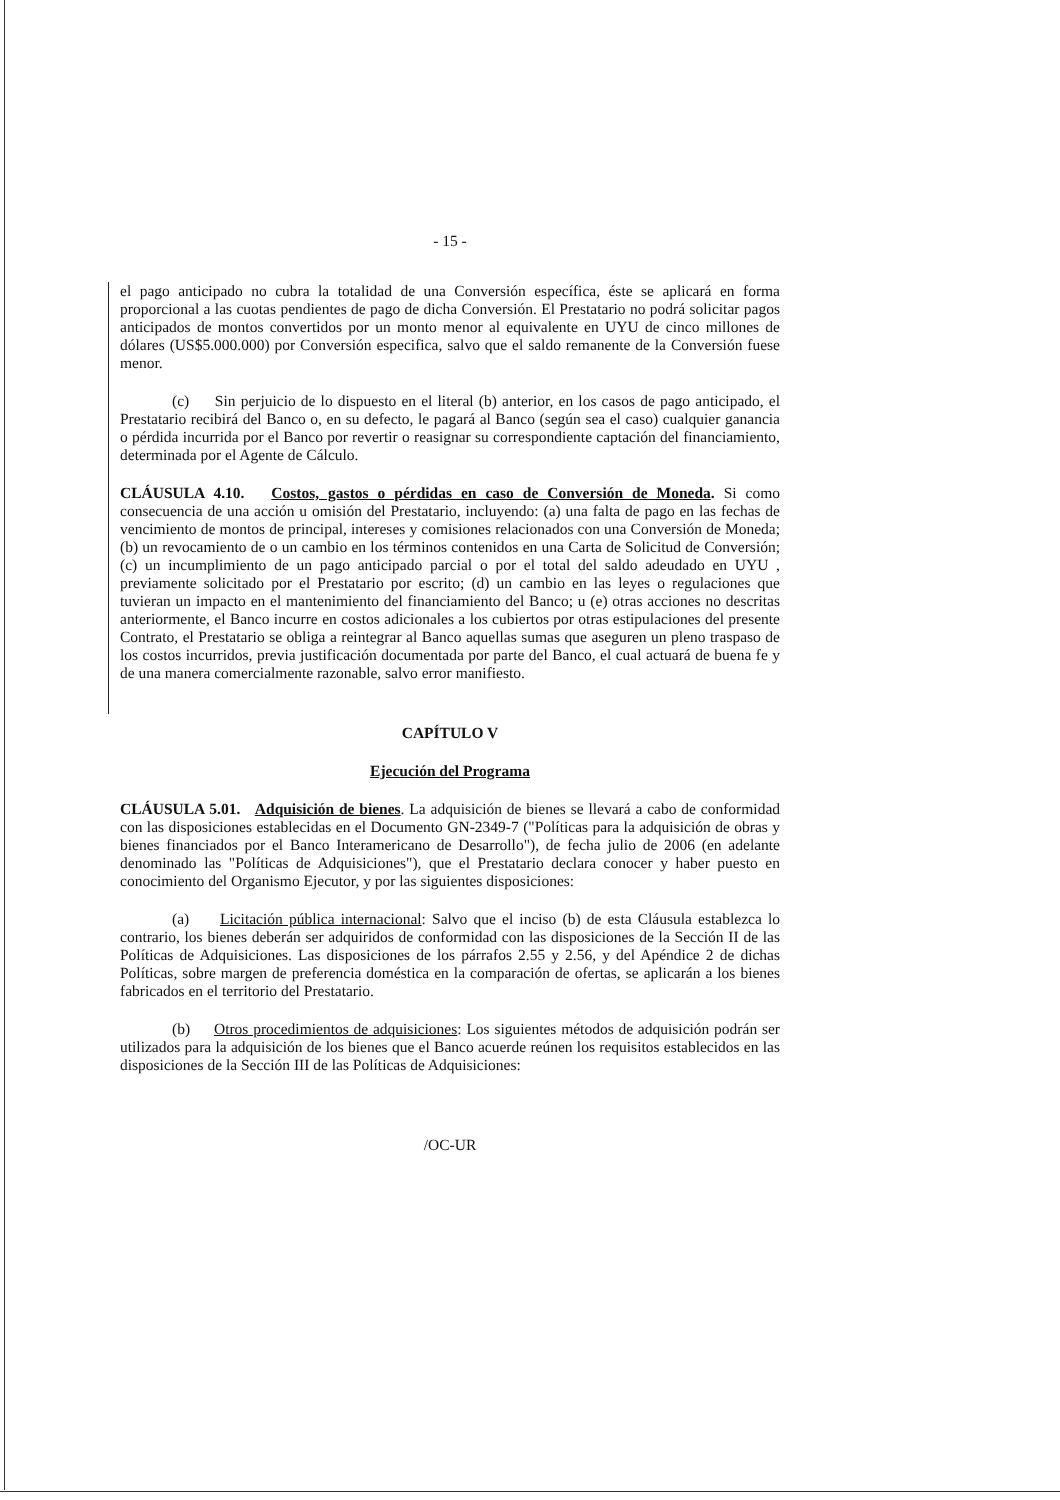- 15 -
el pago anticipado no cubra la totalidad de una Conversión específica, éste se aplicará en forma proporcional a las cuotas pendientes de pago de dicha Conversión. El Prestatario no podrá solicitar pagos anticipados de montos convertidos por un monto menor al equivalente en UYU de cinco millones de dólares (US$5.000.000) por Conversión especifica, salvo que el saldo remanente de la Conversión fuese menor.
(c) Sin perjuicio de lo dispuesto en el literal (b) anterior, en los casos de pago anticipado, el Prestatario recibirá del Banco o, en su defecto, le pagará al Banco (según sea el caso) cualquier ganancia o pérdida incurrida por el Banco por revertir o reasignar su correspondiente captación del financiamiento, determinada por el Agente de Cálculo.
CLÁUSULA 4.10. Costos, gastos o pérdidas en caso de Conversión de Moneda. Si como consecuencia de una acción u omisión del Prestatario, incluyendo: (a) una falta de pago en las fechas de vencimiento de montos de principal, intereses y comisiones relacionados con una Conversión de Moneda; (b) un revocamiento de o un cambio en los términos contenidos en una Carta de Solicitud de Conversión; (c) un incumplimiento de un pago anticipado parcial o por el total del saldo adeudado en UYU , previamente solicitado por el Prestatario por escrito; (d) un cambio en las leyes o regulaciones que tuvieran un impacto en el mantenimiento del financiamiento del Banco; u (e) otras acciones no descritas anteriormente, el Banco incurre en costos adicionales a los cubiertos por otras estipulaciones del presente Contrato, el Prestatario se obliga a reintegrar al Banco aquellas sumas que aseguren un pleno traspaso de los costos incurridos, previa justificación documentada por parte del Banco, el cual actuará de buena fe y de una manera comercialmente razonable, salvo error manifiesto.
CAPÍTULO V
Ejecución del Programa
CLÁUSULA 5.01. Adquisición de bienes. La adquisición de bienes se llevará a cabo de conformidad con las disposiciones establecidas en el Documento GN-2349-7 ("Políticas para la adquisición de obras y bienes financiados por el Banco Interamericano de Desarrollo"), de fecha julio de 2006 (en adelante denominado las "Políticas de Adquisiciones"), que el Prestatario declara conocer y haber puesto en conocimiento del Organismo Ejecutor, y por las siguientes disposiciones:
(a) Licitación pública internacional: Salvo que el inciso (b) de esta Cláusula establezca lo contrario, los bienes deberán ser adquiridos de conformidad con las disposiciones de la Sección II de las Políticas de Adquisiciones. Las disposiciones de los párrafos 2.55 y 2.56, y del Apéndice 2 de dichas Políticas, sobre margen de preferencia doméstica en la comparación de ofertas, se aplicarán a los bienes fabricados en el territorio del Prestatario.
(b) Otros procedimientos de adquisiciones: Los siguientes métodos de adquisición podrán ser utilizados para la adquisición de los bienes que el Banco acuerde reúnen los requisitos establecidos en las disposiciones de la Sección III de las Políticas de Adquisiciones:
/OC-UR